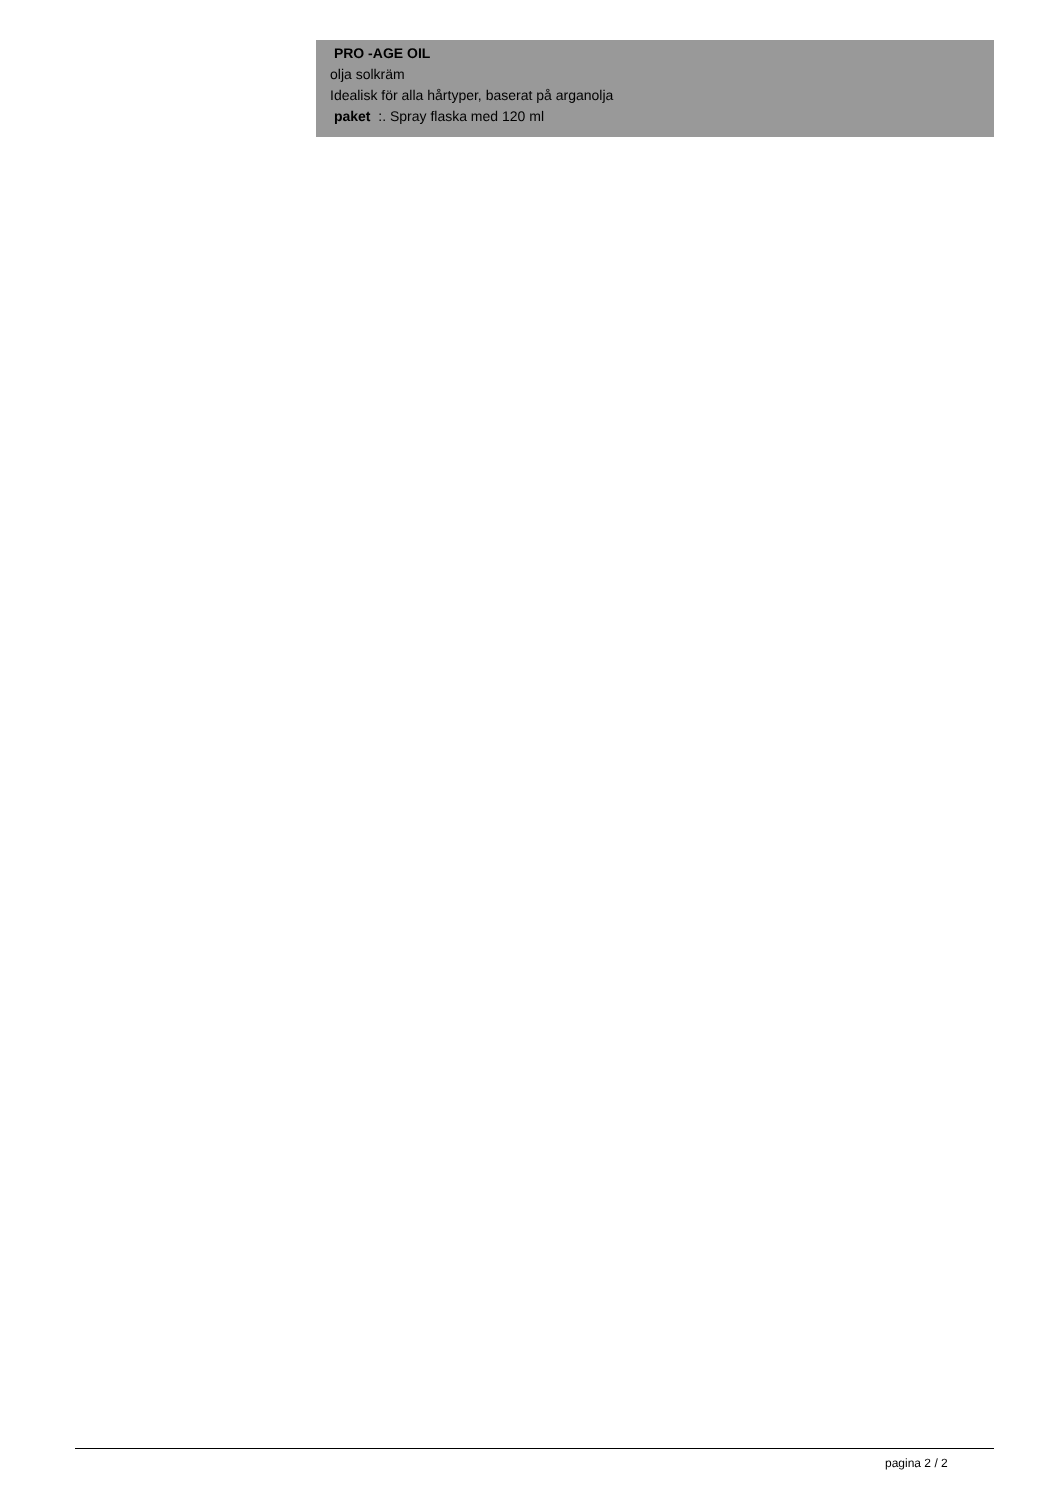PRO -AGE OIL
olja solkräm
Idealisk för alla hårtyper, baserat på arganolja
paket :. Spray flaska med 120 ml
pagina 2 / 2